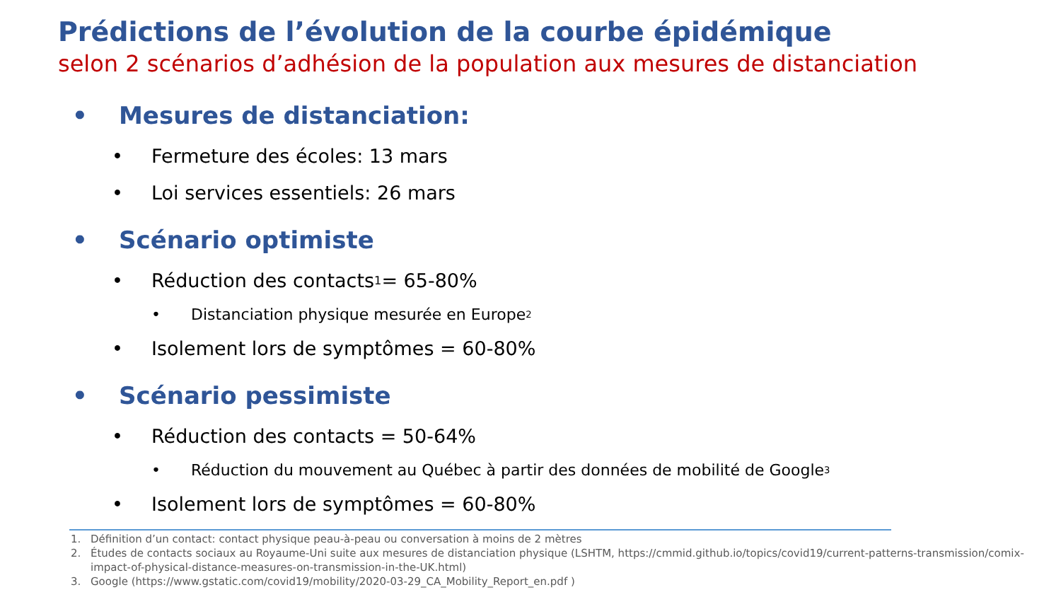Prédictions de l’évolution de la courbe épidémique
selon 2 scénarios d’adhésion de la population aux mesures de distanciation
• Mesures de distanciation:
• Fermeture des écoles: 13 mars
• Loi services essentiels: 26 mars
• Scénario optimiste
• Réduction des contacts<sup>1</sup> = 65-80%
• Distanciation physique mesurée en Europe<sup>2</sup>
• Isolement lors de symptômes = 60-80%
• Scénario pessimiste
• Réduction des contacts = 50-64%
• Réduction du mouvement au Québec à partir des données de mobilité de Google<sup>3</sup>
• Isolement lors de symptômes = 60-80%
1. Définition d’un contact: contact physique peau-à-peau ou conversation à moins de 2 mètres
2. Études de contacts sociaux au Royaume-Uni suite aux mesures de distanciation physique (LSHTM, https://cmmid.github.io/topics/covid19/current-patterns-transmission/comix-impact-of-physical-distance-measures-on-transmission-in-the-UK.html)
3. Google (https://www.gstatic.com/covid19/mobility/2020-03-29_CA_Mobility_Report_en.pdf )